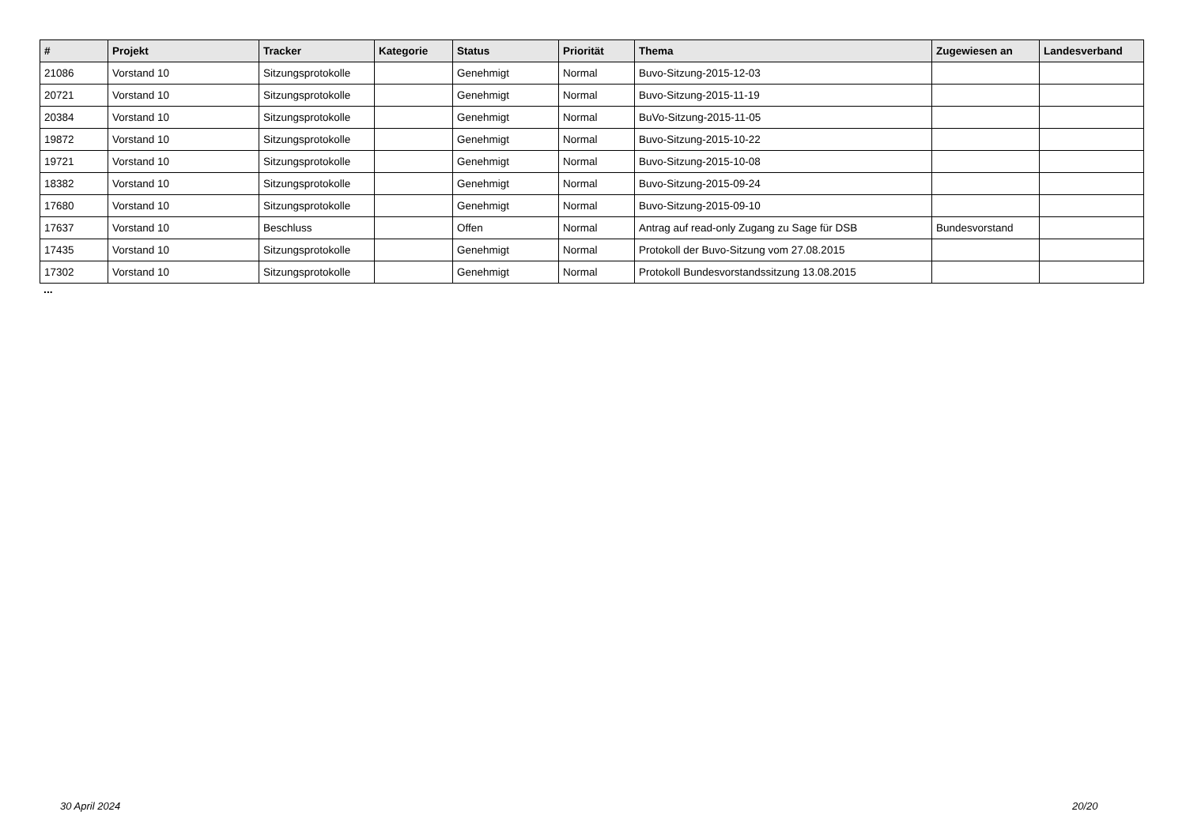| # | Projekt | Tracker | Kategorie | Status | Priorität | Thema | Zugewiesen an | Landesverband |
| --- | --- | --- | --- | --- | --- | --- | --- | --- |
| 21086 | Vorstand 10 | Sitzungsprotokolle | | Genehmigt | Normal | Buvo-Sitzung-2015-12-03 | | |
| 20721 | Vorstand 10 | Sitzungsprotokolle | | Genehmigt | Normal | Buvo-Sitzung-2015-11-19 | | |
| 20384 | Vorstand 10 | Sitzungsprotokolle | | Genehmigt | Normal | BuVo-Sitzung-2015-11-05 | | |
| 19872 | Vorstand 10 | Sitzungsprotokolle | | Genehmigt | Normal | Buvo-Sitzung-2015-10-22 | | |
| 19721 | Vorstand 10 | Sitzungsprotokolle | | Genehmigt | Normal | Buvo-Sitzung-2015-10-08 | | |
| 18382 | Vorstand 10 | Sitzungsprotokolle | | Genehmigt | Normal | Buvo-Sitzung-2015-09-24 | | |
| 17680 | Vorstand 10 | Sitzungsprotokolle | | Genehmigt | Normal | Buvo-Sitzung-2015-09-10 | | |
| 17637 | Vorstand 10 | Beschluss | | Offen | Normal | Antrag auf read-only Zugang zu Sage für DSB | Bundesvorstand | |
| 17435 | Vorstand 10 | Sitzungsprotokolle | | Genehmigt | Normal | Protokoll der Buvo-Sitzung vom 27.08.2015 | | |
| 17302 | Vorstand 10 | Sitzungsprotokolle | | Genehmigt | Normal | Protokoll Bundesvorstandssitzung 13.08.2015 | | |
...
30 April 2024 20/20